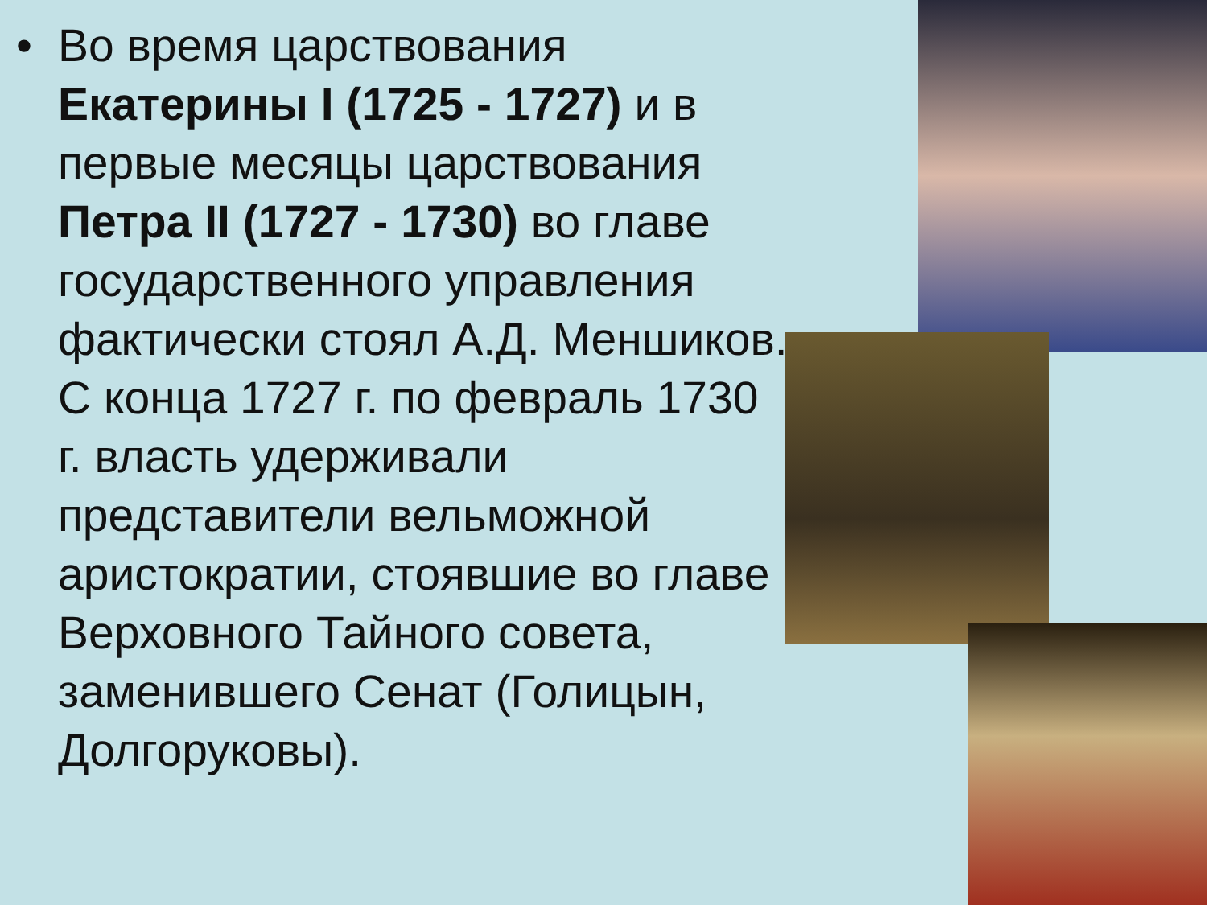• Во время царствования Екатерины I (1725 - 1727) и в первые месяцы царствования Петра II (1727 - 1730) во главе государственного управления фактически стоял А.Д. Меншиков. С конца 1727 г. по февраль 1730 г. власть удерживали представители вельможной аристократии, стоявшие во главе Верховного Тайного совета, заменившего Сенат (Голицын, Долгоруковы).